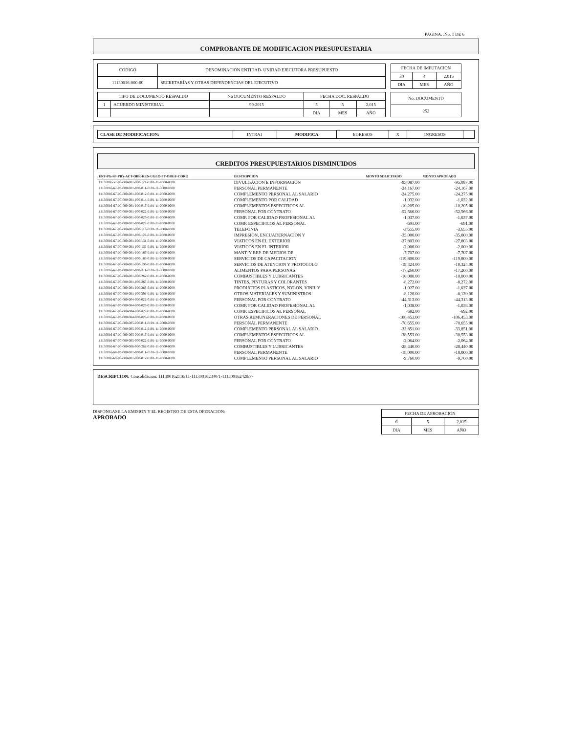PAGINA. .No. 1 DE 6
COMPROBANTE DE MODIFICACION PRESUPUESTARIA
| CODIGO | DENOMINACION ENTIDAD- UNIDAD EJECUTORA PRESUPUESTO |
| 11130016-000-00 | SECRETARÍAS Y OTRAS DEPENDENCIAS DEL EJECUTIVO |
| FECHA DE IMPUTACION | | |
| 30 | 4 | 2,015 |
| DIA | MES | AÑO |
| TIPO DE DOCUMENTO RESPALDO | | No DOCUMENTO RESPALDO | FECHA DOC. RESPALDO | | |
| 1 | ACUERDO MINISTERIAL | 99-2015 | 5 | 5 | 2,015 |
| | | | DIA | MES | AÑO |
| No. DOCUMENTO |
| 252 |
| CLASE DE MODIFICACION: | INTRA1 | MODIFICA | EGRESOS | X | INGRESOS | |
CREDITOS PRESUPUESTARIOS DISMINUIDOS
| ENT-PG-SP-PRY-ACT-OBR-REN-UGEO-FF-ORGF-CORR | DESCRIPCION | MONTO SOLICITADO | MONTO APROBADO |
| --- | --- | --- | --- |
| 11130016-52-00-000-001-000-121-0101-11-0000-0000 | DIVULGACION E INFORMACION | -95,087.00 | -95,087.00 |
| 11130016-67-00-000-001-000-011-0101-11-0000-0000 | PERSONAL PERMANENTE | -24,167.00 | -24,167.00 |
| 11130016-67-00-000-001-000-012-0101-11-0000-0000 | COMPLEMENTO PERSONAL AL SALARIO | -24,275.00 | -24,275.00 |
| 11130016-67-00-000-001-000-014-0101-11-0000-0000 | COMPLEMENTO POR CALIDAD | -1,032.00 | -1,032.00 |
| 11130016-67-00-000-001-000-015-0101-11-0000-0000 | COMPLEMENTOS ESPECIFICOS AL | -10,205.00 | -10,205.00 |
| 11130016-67-00-000-001-000-022-0101-11-0000-0000 | PERSONAL POR CONTRATO | -52,566.00 | -52,566.00 |
| 11130016-67-00-000-001-000-026-0101-11-0000-0000 | COMP. POR CALIDAD PROFESIONAL AL | -1,037.00 | -1,037.00 |
| 11130016-67-00-000-001-000-027-0101-11-0000-0000 | COMP. ESPECIFICOS AL PERSONAL | -691.00 | -691.00 |
| 11130016-67-00-000-001-000-113-0101-11-0000-0000 | TELEFONIA | -3,655.00 | -3,655.00 |
| 11130016-67-00-000-001-000-122-0101-11-0000-0000 | IMPRESION, ENCUADERNACION Y | -35,000.00 | -35,000.00 |
| 11130016-67-00-000-001-000-131-0101-11-0000-0000 | VIATICOS EN EL EXTERIOR | -27,803.00 | -27,803.00 |
| 11130016-67-00-000-001-000-133-0101-11-0000-0000 | VIATICOS EN EL INTERIOR | -2,000.00 | -2,000.00 |
| 11130016-67-00-000-001-000-165-0101-11-0000-0000 | MANT. Y REP. DE MEDIOS DE | -7,707.00 | -7,707.00 |
| 11130016-67-00-000-001-000-185-0101-11-0000-0000 | SERVICIOS DE CAPACITACION | -119,800.00 | -119,800.00 |
| 11130016-67-00-000-001-000-196-0101-11-0000-0000 | SERVICIOS DE ATENCION Y PROTOCOLO | -19,324.00 | -19,324.00 |
| 11130016-67-00-000-001-000-211-0101-11-0000-0000 | ALIMENTOS PARA PERSONAS | -17,260.00 | -17,260.00 |
| 11130016-67-00-000-001-000-262-0101-11-0000-0000 | COMBUSTIBLES Y LUBRICANTES | -10,000.00 | -10,000.00 |
| 11130016-67-00-000-001-000-267-0101-11-0000-0000 | TINTES, PINTURAS Y COLORANTES | -8,272.00 | -8,272.00 |
| 11130016-67-00-000-001-000-268-0101-11-0000-0000 | PRODUCTOS PLASTICOS, NYLON, VINIL Y | -1,027.00 | -1,027.00 |
| 11130016-67-00-000-001-000-299-0101-11-0000-0000 | OTROS MATERIALES Y SUMINISTROS | -8,120.00 | -8,120.00 |
| 11130016-67-00-000-004-000-022-0101-11-0000-0000 | PERSONAL POR CONTRATO | -44,313.00 | -44,313.00 |
| 11130016-67-00-000-004-000-026-0101-11-0000-0000 | COMP. POR CALIDAD PROFESIONAL AL | -1,038.00 | -1,038.00 |
| 11130016-67-00-000-004-000-027-0101-11-0000-0000 | COMP. ESPECIFICOS AL PERSONAL | -692.00 | -692.00 |
| 11130016-67-00-000-004-000-029-0101-11-0000-0000 | OTRAS REMUNERACIONES DE PERSONAL | -106,453.00 | -106,453.00 |
| 11130016-67-00-000-005-000-011-0101-11-0000-0000 | PERSONAL PERMANENTE | -70,655.00 | -70,655.00 |
| 11130016-67-00-000-005-000-012-0101-11-0000-0000 | COMPLEMENTO PERSONAL AL SALARIO | -33,851.00 | -33,851.00 |
| 11130016-67-00-000-005-000-015-0101-11-0000-0000 | COMPLEMENTOS ESPECIFICOS AL | -38,553.00 | -38,553.00 |
| 11130016-67-00-000-005-000-022-0101-11-0000-0000 | PERSONAL POR CONTRATO | -2,064.00 | -2,064.00 |
| 11130016-67-00-000-006-000-262-0101-11-0000-0000 | COMBUSTIBLES Y LUBRICANTES | -28,440.00 | -28,440.00 |
| 11130016-68-00-000-001-000-011-0101-11-0000-0000 | PERSONAL PERMANENTE | -18,000.00 | -18,000.00 |
| 11130016-68-00-000-001-000-012-0101-11-0000-0000 | COMPLEMENTO PERSONAL AL SALARIO | -9,760.00 | -9,760.00 |
DESCRIPCION: Consolidacion: 111300162110/11-111300162340/1-111300162420/7-
DISPONGASE LA EMISION Y EL REGISTRO DE ESTA OPERACION:
APROBADO
| FECHA DE APROBACION | | |
| 6 | 5 | 2,015 |
| DIA | MES | AÑO |